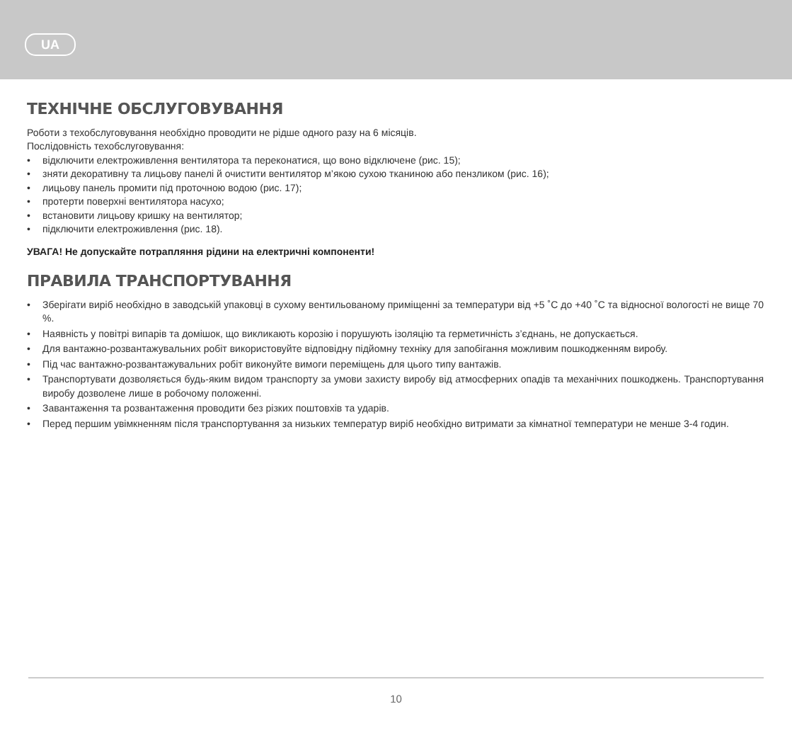UA
ТЕХНІЧНЕ ОБСЛУГОВУВАННЯ
Роботи з техобслуговування необхідно проводити не рідше одного разу на 6 місяців.
Послідовність техобслуговування:
• відключити електроживлення вентилятора та переконатися, що воно відключене (рис. 15);
• зняти декоративну та лицьову панелі й очистити вентилятор м’якою сухою тканиною або пензликом (рис. 16);
• лицьову панель промити під проточною водою (рис. 17);
• протерти поверхні вентилятора насухо;
• встановити лицьову кришку на вентилятор;
• підключити електроживлення (рис. 18).
УВАГА! Не допускайте потрапляння рідини на електричні компоненти!
ПРАВИЛА ТРАНСПОРТУВАННЯ
• Зберігати виріб необхідно в заводській упаковці в сухому вентильованому приміщенні за температури від +5 ˚С до +40 ˚С та відносної вологості не вище 70 %.
• Наявність у повітрі випарів та домішок, що викликають корозію і порушують ізоляцію та герметичність з’єднань, не допускається.
• Для вантажно-розвантажувальних робіт використовуйте відповідну підйомну техніку для запобігання можливим пошкодженням виробу.
• Під час вантажно-розвантажувальних робіт виконуйте вимоги переміщень для цього типу вантажів.
• Транспортувати дозволяється будь-яким видом транспорту за умови захисту виробу від атмосферних опадів та механічних пошкоджень. Транспортування виробу дозволене лише в робочому положенні.
• Завантаження та розвантаження проводити без різких поштовхів та ударів.
• Перед першим увімкненням після транспортування за низьких температур виріб необхідно витримати за кімнатної температури не менше 3-4 годин.
10